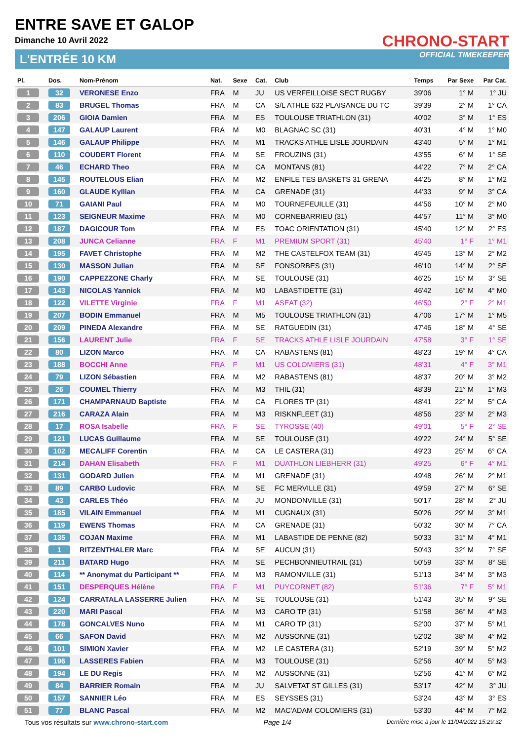ENTRE SAVE ET GALOP
Dimanche 10 Avril 2022
CHRONO-START
OFFICIAL TIMEKEEPER
L'ENTRÉE 10 KM
| Pl. | Dos. | Nom-Prénom | Nat. | Sexe | Cat. | Club | Temps | Par Sexe | Par Cat. |
| --- | --- | --- | --- | --- | --- | --- | --- | --- | --- |
| 1 | 32 | VERONESE Enzo | FRA | M | JU | US VERFEILLOISE SECT RUGBY | 39'06 | 1° M | 1° JU |
| 2 | 83 | BRUGEL Thomas | FRA | M | CA | S/L ATHLE 632 PLAISANCE DU TC | 39'39 | 2° M | 1° CA |
| 3 | 206 | GIOIA Damien | FRA | M | ES | TOULOUSE TRIATHLON (31) | 40'02 | 3° M | 1° ES |
| 4 | 147 | GALAUP Laurent | FRA | M | M0 | BLAGNAC SC (31) | 40'31 | 4° M | 1° M0 |
| 5 | 146 | GALAUP Philippe | FRA | M | M1 | TRACKS ATHLE LISLE JOURDAIN | 43'40 | 5° M | 1° M1 |
| 6 | 110 | COUDERT Florent | FRA | M | SE | FROUZINS (31) | 43'55 | 6° M | 1° SE |
| 7 | 46 | ECHARD Theo | FRA | M | CA | MONTANS (81) | 44'22 | 7° M | 2° CA |
| 8 | 145 | ROUTELOUS Elian | FRA | M | M2 | ENFILE TES BASKETS 31 GRENA | 44'25 | 8° M | 1° M2 |
| 9 | 160 | GLAUDE Kyllian | FRA | M | CA | GRENADE (31) | 44'33 | 9° M | 3° CA |
| 10 | 71 | GAIANI Paul | FRA | M | M0 | TOURNEFEUILLE (31) | 44'56 | 10° M | 2° M0 |
| 11 | 123 | SEIGNEUR Maxime | FRA | M | M0 | CORNEBARRIEU (31) | 44'57 | 11° M | 3° M0 |
| 12 | 187 | DAGICOUR Tom | FRA | M | ES | TOAC ORIENTATION (31) | 45'40 | 12° M | 2° ES |
| 13 | 208 | JUNCA Celianne | FRA | F | M1 | PREMIUM SPORT (31) | 45'40 | 1° F | 1° M1 |
| 14 | 195 | FAVET Christophe | FRA | M | M2 | THE CASTELFOX TEAM (31) | 45'45 | 13° M | 2° M2 |
| 15 | 130 | MASSON Julian | FRA | M | SE | FONSORBES (31) | 46'10 | 14° M | 2° SE |
| 16 | 190 | CAPPEZZONE Charly | FRA | M | SE | TOULOUSE (31) | 46'25 | 15° M | 3° SE |
| 17 | 143 | NICOLAS Yannick | FRA | M | M0 | LABASTIDETTE (31) | 46'42 | 16° M | 4° M0 |
| 18 | 122 | VILETTE Virginie | FRA | F | M1 | ASEAT (32) | 46'50 | 2° F | 2° M1 |
| 19 | 207 | BODIN Emmanuel | FRA | M | M5 | TOULOUSE TRIATHLON (31) | 47'06 | 17° M | 1° M5 |
| 20 | 209 | PINEDA Alexandre | FRA | M | SE | RATGUEDIN (31) | 47'46 | 18° M | 4° SE |
| 21 | 156 | LAURENT Julie | FRA | F | SE | TRACKS ATHLE LISLE JOURDAIN | 47'58 | 3° F | 1° SE |
| 22 | 80 | LIZON Marco | FRA | M | CA | RABASTENS (81) | 48'23 | 19° M | 4° CA |
| 23 | 188 | BOCCHI Anne | FRA | F | M1 | US COLOMIERS (31) | 48'31 | 4° F | 3° M1 |
| 24 | 79 | LIZON Sébastien | FRA | M | M2 | RABASTENS (81) | 48'37 | 20° M | 3° M2 |
| 25 | 26 | COUMEL Thierry | FRA | M | M3 | THIL (31) | 48'39 | 21° M | 1° M3 |
| 26 | 171 | CHAMPARNAUD Baptiste | FRA | M | CA | FLORES TP (31) | 48'41 | 22° M | 5° CA |
| 27 | 216 | CARAZA Alain | FRA | M | M3 | RISKNFLEET (31) | 48'56 | 23° M | 2° M3 |
| 28 | 17 | ROSA Isabelle | FRA | F | SE | TYROSSE (40) | 49'01 | 5° F | 2° SE |
| 29 | 121 | LUCAS Guillaume | FRA | M | SE | TOULOUSE (31) | 49'22 | 24° M | 5° SE |
| 30 | 102 | MECALIFF Corentin | FRA | M | CA | LE CASTERA (31) | 49'23 | 25° M | 6° CA |
| 31 | 214 | DAHAN Elisabeth | FRA | F | M1 | DUATHLON LIEBHERR (31) | 49'25 | 6° F | 4° M1 |
| 32 | 131 | GODARD Julien | FRA | M | M1 | GRENADE (31) | 49'48 | 26° M | 2° M1 |
| 33 | 89 | CARBO Ludovic | FRA | M | SE | FC MERVILLE (31) | 49'59 | 27° M | 6° SE |
| 34 | 43 | CARLES Théo | FRA | M | JU | MONDONVILLE (31) | 50'17 | 28° M | 2° JU |
| 35 | 185 | VILAIN Emmanuel | FRA | M | M1 | CUGNAUX (31) | 50'26 | 29° M | 3° M1 |
| 36 | 119 | EWENS Thomas | FRA | M | CA | GRENADE (31) | 50'32 | 30° M | 7° CA |
| 37 | 135 | COJAN Maxime | FRA | M | M1 | LABASTIDE DE PENNE (82) | 50'33 | 31° M | 4° M1 |
| 38 | 1 | RITZENTHALER Marc | FRA | M | SE | AUCUN (31) | 50'43 | 32° M | 7° SE |
| 39 | 211 | BATARD Hugo | FRA | M | SE | PECHBONNIEUTRAIL (31) | 50'59 | 33° M | 8° SE |
| 40 | 114 | ** Anonymat du Participant ** | FRA | M | M3 | RAMONVILLE (31) | 51'13 | 34° M | 3° M3 |
| 41 | 151 | DESPERQUES Hélène | FRA | F | M1 | PUYCORNET (82) | 51'36 | 7° F | 5° M1 |
| 42 | 124 | CARRATALA LASSERRE Julien | FRA | M | SE | TOULOUSE (31) | 51'43 | 35° M | 9° SE |
| 43 | 220 | MARI Pascal | FRA | M | M3 | CARO TP (31) | 51'58 | 36° M | 4° M3 |
| 44 | 178 | GONCALVES Nuno | FRA | M | M1 | CARO TP (31) | 52'00 | 37° M | 5° M1 |
| 45 | 66 | SAFON David | FRA | M | M2 | AUSSONNE (31) | 52'02 | 38° M | 4° M2 |
| 46 | 101 | SIMION Xavier | FRA | M | M2 | LE CASTERA (31) | 52'19 | 39° M | 5° M2 |
| 47 | 196 | LASSERES Fabien | FRA | M | M3 | TOULOUSE (31) | 52'56 | 40° M | 5° M3 |
| 48 | 194 | LE DU Regis | FRA | M | M2 | AUSSONNE (31) | 52'56 | 41° M | 6° M2 |
| 49 | 84 | BARRIER Romain | FRA | M | JU | SALVETAT ST GILLES (31) | 53'17 | 42° M | 3° JU |
| 50 | 157 | SANNIER Léo | FRA | M | ES | SEYSSES (31) | 53'24 | 43° M | 3° ES |
| 51 | 77 | BLANC Pascal | FRA | M | M2 | MAC'ADAM COLOMIERS (31) | 53'30 | 44° M | 7° M2 |
Tous vos résultats sur www.chrono-start.com Page 1/4 Dernière mise à jour le 11/04/2022 15:29:32